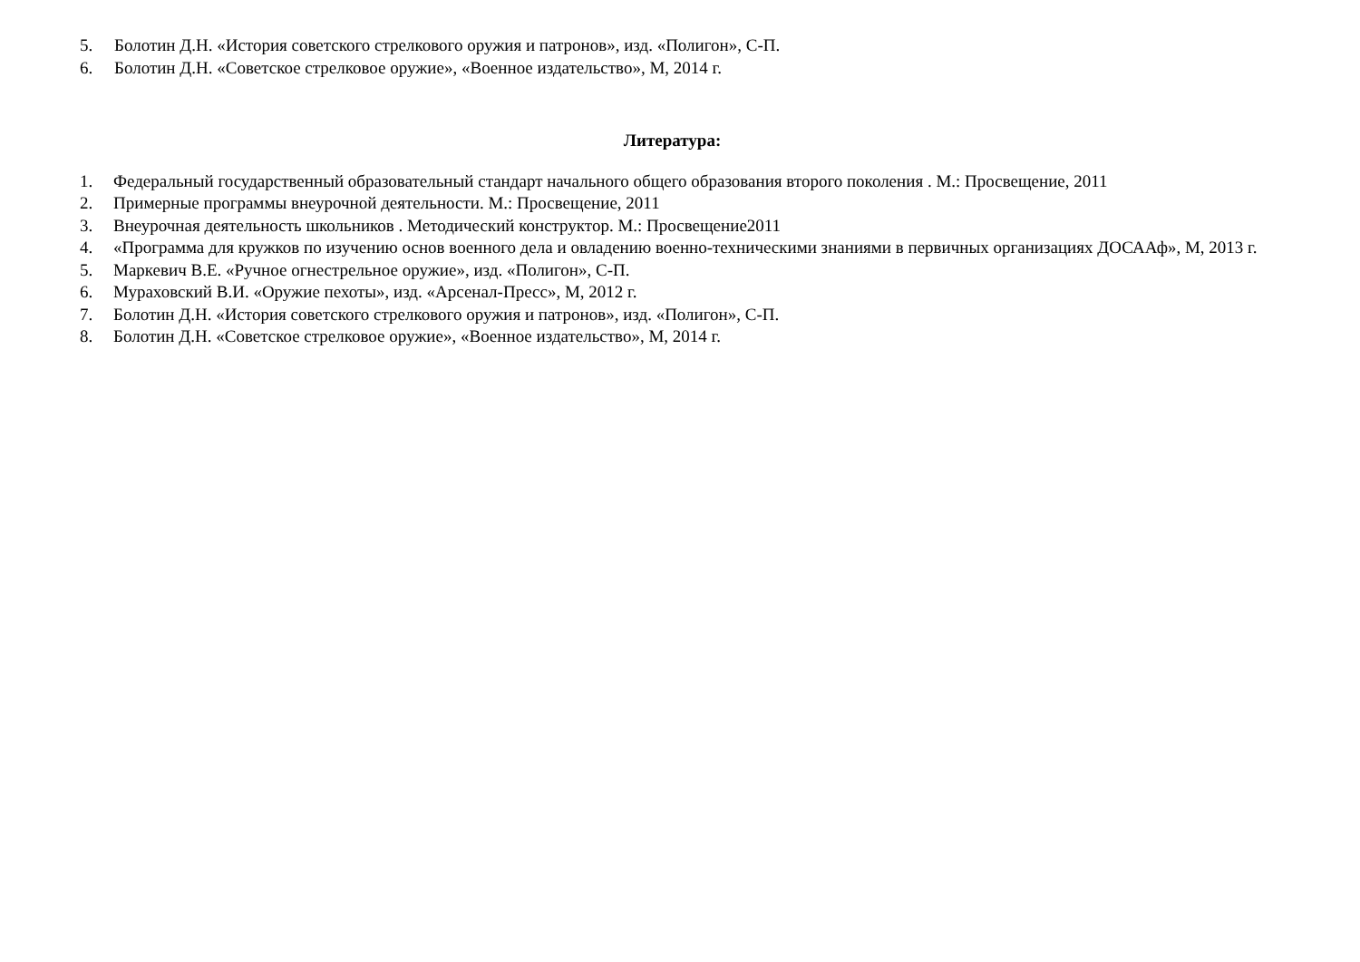5. Болотин Д.Н. «История советского стрелкового оружия и патронов», изд. «Полигон», С-П.
6. Болотин Д.Н. «Советское стрелковое оружие», «Военное издательство», М, 2014 г.
Литература:
1. Федеральный государственный образовательный стандарт начального общего образования второго поколения . М.: Просвещение, 2011
2. Примерные программы внеурочной деятельности. М.: Просвещение, 2011
3. Внеурочная деятельность школьников . Методический конструктор. М.: Просвещение2011
4. «Программа для кружков по изучению основ военного дела и овладению военно-техническими знаниями в первичных организациях ДОСААф», М, 2013 г.
5. Маркевич В.Е. «Ручное огнестрельное оружие», изд. «Полигон», С-П.
6. Мураховский В.И. «Оружие пехоты», изд. «Арсенал-Пресс», М, 2012 г.
7. Болотин Д.Н. «История советского стрелкового оружия и патронов», изд. «Полигон», С-П.
8. Болотин Д.Н. «Советское стрелковое оружие», «Военное издательство», М, 2014 г.